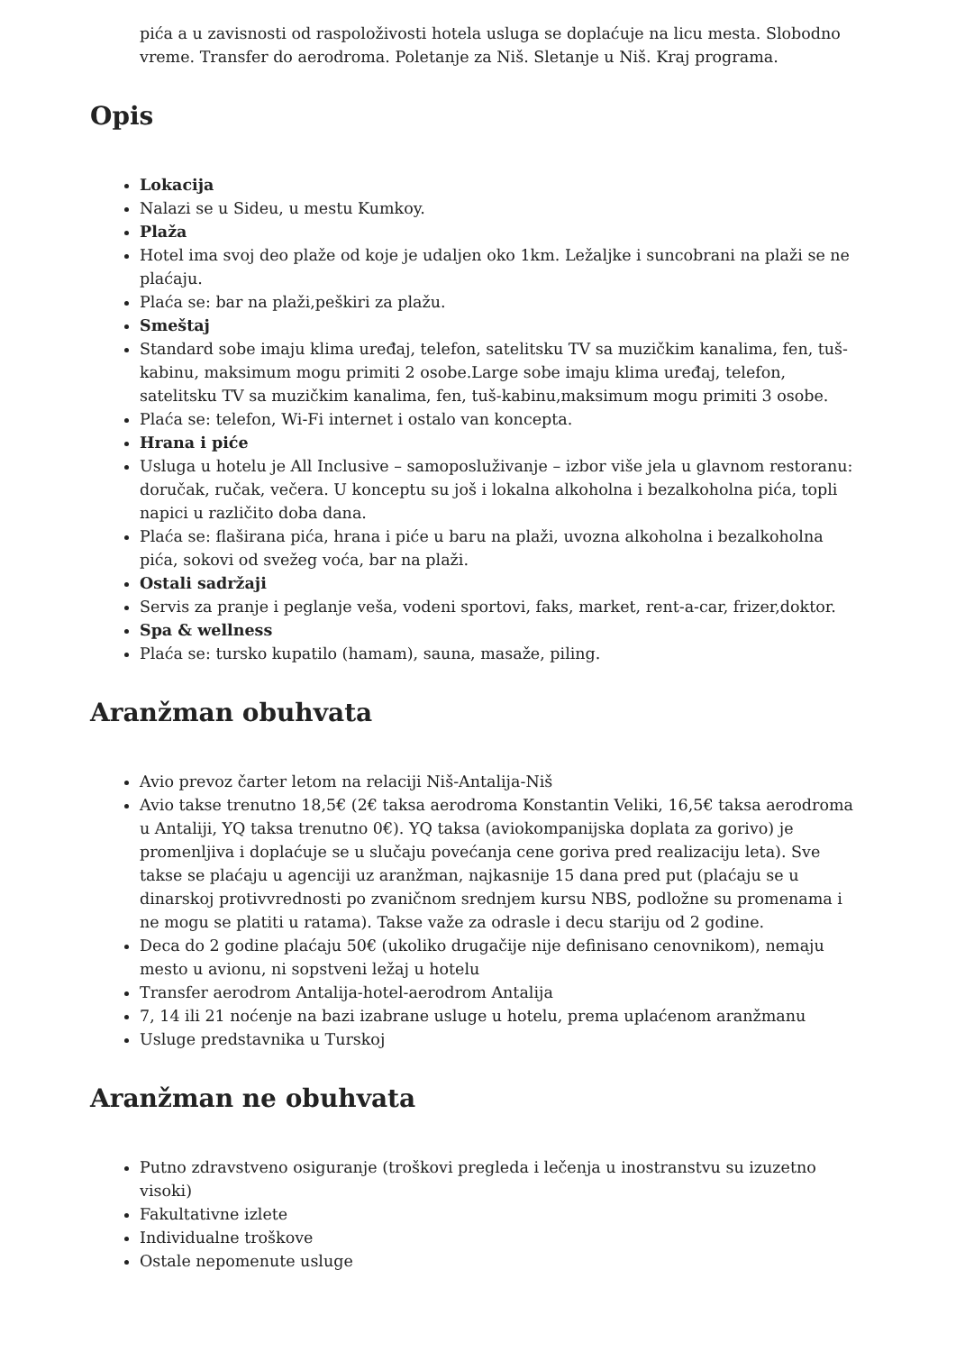pića a u zavisnosti od raspoloživosti hotela usluga se doplaćuje na licu mesta. Slobodno vreme. Transfer do aerodroma. Poletanje za Niš. Sletanje u Niš. Kraj programa.
Opis
Lokacija
Nalazi se u Sideu, u mestu Kumkoy.
Plaža
Hotel ima svoj deo plaže od koje je udaljen oko 1km. Ležaljke i suncobrani na plaži se ne plaćaju.
Plaća se: bar na plaži,peškiri za plažu.
Smeštaj
Standard sobe imaju klima uređaj, telefon, satelitsku TV sa muzičkim kanalima, fen, tuš-kabinu, maksimum mogu primiti 2 osobe.Large sobe imaju klima uređaj, telefon, satelitsku TV sa muzičkim kanalima, fen, tuš-kabinu,maksimum mogu primiti 3 osobe.
Plaća se: telefon, Wi-Fi internet i ostalo van koncepta.
Hrana i piće
Usluga u hotelu je All Inclusive – samoposluživanje – izbor više jela u glavnom restoranu: doručak, ručak, večera. U konceptu su još i lokalna alkoholna i bezalkoholna pića, topli napici u različito doba dana.
Plaća se: flaširana pića, hrana i piće u baru na plaži, uvozna alkoholna i bezalkoholna pića, sokovi od svežeg voća, bar na plaži.
Ostali sadržaji
Servis za pranje i peglanje veša, vodeni sportovi, faks, market, rent-a-car, frizer,doktor.
Spa & wellness
Plaća se: tursko kupatilo (hamam), sauna, masaže, piling.
Aranžman obuhvata
Avio prevoz čarter letom na relaciji Niš-Antalija-Niš
Avio takse trenutno 18,5€ (2€ taksa aerodroma Konstantin Veliki, 16,5€ taksa aerodroma u Antaliji, YQ taksa trenutno 0€). YQ taksa (aviokompanijska doplata za gorivo) je promenljiva i doplaćuje se u slučaju povećanja cene goriva pred realizaciju leta). Sve takse se plaćaju u agenciji uz aranžman, najkasnije 15 dana pred put (plaćaju se u dinarskoj protivvrednosti po zvaničnom srednjem kursu NBS, podložne su promenama i ne mogu se platiti u ratama). Takse važe za odrasle i decu stariju od 2 godine.
Deca do 2 godine plaćaju 50€ (ukoliko drugačije nije definisano cenovnikom), nemaju mesto u avionu, ni sopstveni ležaj u hotelu
Transfer aerodrom Antalija-hotel-aerodrom Antalija
7, 14 ili 21 noćenje na bazi izabrane usluge u hotelu, prema uplaćenom aranžmanu
Usluge predstavnika u Turskoj
Aranžman ne obuhvata
Putno zdravstveno osiguranje (troškovi pregleda i lečenja u inostranstvu su izuzetno visoki)
Fakultativne izlete
Individualne troškove
Ostale nepomenute usluge